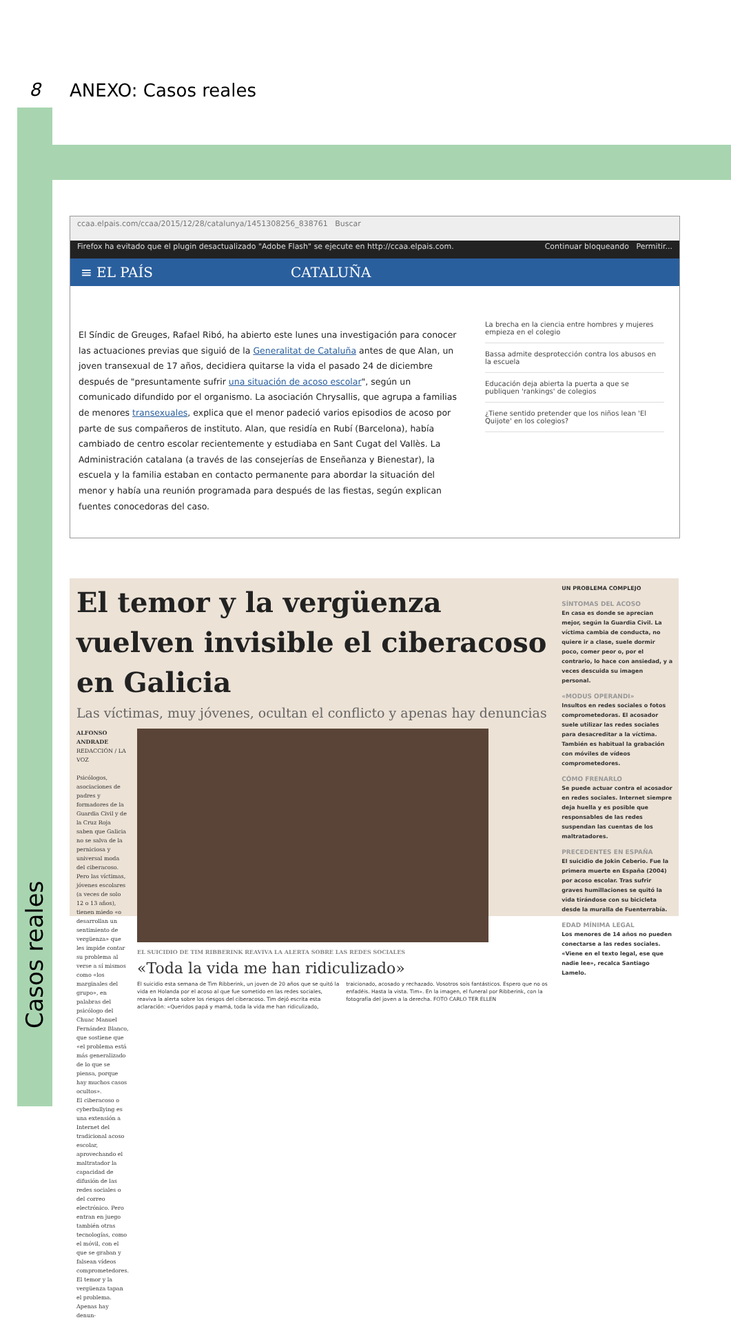8
ANEXO: Casos reales
Casos reales
ccaa.elpais.com/ccaa/2015/12/28/catalunya/1451308256_838761 Buscar
Firefox ha evitado que el plugin desactualizado "Adobe Flash" se ejecute en http://ccaa.elpais.com. Continuar bloqueando Permitir...
≡ EL PAÍS CATALUÑA
El Síndic de Greuges, Rafael Ribó, ha abierto este lunes una investigación para conocer las actuaciones previas que siguió de la Generalitat de Cataluña antes de que Alan, un joven transexual de 17 años, decidiera quitarse la vida el pasado 24 de diciembre después de "presuntamente sufrir una situación de acoso escolar", según un comunicado difundido por el organismo. La asociación Chrysallis, que agrupa a familias de menores transexuales, explica que el menor padeció varios episodios de acoso por parte de sus compañeros de instituto. Alan, que residía en Rubí (Barcelona), había cambiado de centro escolar recientemente y estudiaba en Sant Cugat del Vallès. La Administración catalana (a través de las consejerías de Enseñanza y Bienestar), la escuela y la familia estaban en contacto permanente para abordar la situación del menor y había una reunión programada para después de las fiestas, según explican fuentes conocedoras del caso.
La brecha en la ciencia entre hombres y mujeres empieza en el colegio
Bassa admite desprotección contra los abusos en la escuela
Educación deja abierta la puerta a que se publiquen 'rankings' de colegios
¿Tiene sentido pretender que los niños lean 'El Quijote' en los colegios?
El temor y la vergüenza vuelven invisible el ciberacoso en Galicia
Las víctimas, muy jóvenes, ocultan el conflicto y apenas hay denuncias
ALFONSO ANDRADE
REDACCIÓN / LA VOZ
Psicólogos, asociaciones de padres y formadores de la Guardia Civil y de la Cruz Roja saben que Galicia no se salva de la perniciosa y universal moda del ciberacoso. Pero las víctimas, jóvenes escolares (a veces de solo 12 o 13 años), tienen miedo «o desarrollan un sentimiento de vergüenza» que les impide contar su problema al verse a sí mismos como «los marginales del grupo», en palabras del psicólogo del Chuac Manuel Fernández Blanco, que sostiene que «el problema está más generalizado de lo que se piensa, porque hay muchos casos ocultos».
El ciberacoso o cyberbullying es una extensión a Internet del tradicional acoso escolar, aprovechando el maltratador la capacidad de difusión de las redes sociales o del correo electrónico. Pero entran en juego también otras tecnologías, como el móvil, con el que se graban y falsean vídeos comprometedores. El temor y la vergüenza tapan el problema. Apenas hay denun-
EL SUICIDIO DE TIM RIBBERINK REAVIVA LA ALERTA SOBRE LAS REDES SOCIALES
«Toda la vida me han ridiculizado»
El suicidio esta semana de Tim Ribberink, un joven de 20 años que se quitó la vida en Holanda por el acoso al que fue sometido en las redes sociales, reaviva la alerta sobre los riesgos del ciberacoso. Tim dejó escrita esta aclaración: «Queridos papá y mamá, toda la vida me han ridiculizado, traicionado, acosado y rechazado. Vosotros sois fantásticos. Espero que no os enfadéis. Hasta la vista. Tim». En la imagen, el funeral por Ribberink, con la fotografía del joven a la derecha. FOTO CARLO TER ELLEN
UN PROBLEMA COMPLEJO
SÍNTOMAS DEL ACOSO
En casa es donde se aprecian mejor, según la Guardia Civil. La víctima cambia de conducta, no quiere ir a clase, suele dormir poco, comer peor o, por el contrario, lo hace con ansiedad, y a veces descuida su imagen personal.
«MODUS OPERANDI»
Insultos en redes sociales o fotos comprometedoras. El acosador suele utilizar las redes sociales para desacreditar a la víctima. También es habitual la grabación con móviles de vídeos comprometedores.
CÓMO FRENARLO
Se puede actuar contra el acosador en redes sociales. Internet siempre deja huella y es posible que responsables de las redes suspendan las cuentas de los maltratadores.
PRECEDENTES EN ESPAÑA
El suicidio de Jokin Ceberio. Fue la primera muerte en España (2004) por acoso escolar. Tras sufrir graves humillaciones se quitó la vida tirándose con su bicicleta desde la muralla de Fuenterrabía.
EDAD MÍNIMA LEGAL
Los menores de 14 años no pueden conectarse a las redes sociales. «Viene en el texto legal, ese que nadie lee», recalca Santiago Lamelo.